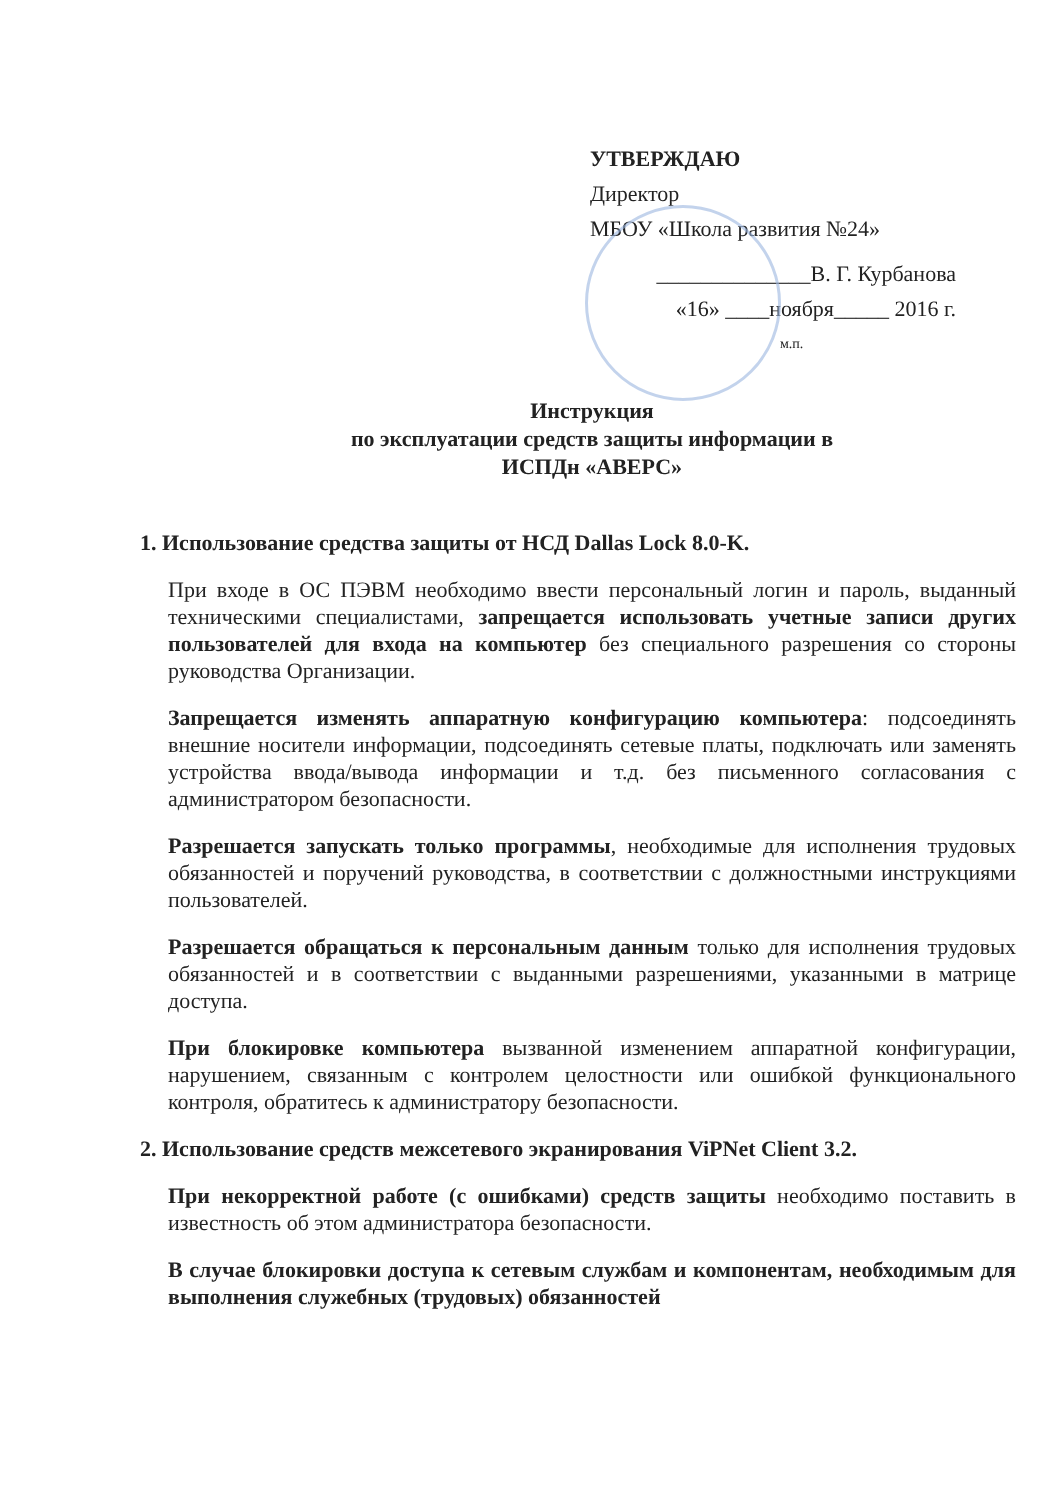УТВЕРЖДАЮ
Директор
МБОУ «Школа развития №24»
______________В. Г. Курбанова
«16» ____ноября_____ 2016 г.
м.п.
Инструкция
по эксплуатации средств защиты информации в
ИСПДн «АВЕРС»
1. Использование средства защиты от НСД Dallas Lock 8.0-K.
При входе в ОС ПЭВМ необходимо ввести персональный логин и пароль, выданный техническими специалистами, запрещается использовать учетные записи других пользователей для входа на компьютер без специального разрешения со стороны руководства Организации.
Запрещается изменять аппаратную конфигурацию компьютера: подсоединять внешние носители информации, подсоединять сетевые платы, подключать или заменять устройства ввода/вывода информации и т.д. без письменного согласования с администратором безопасности.
Разрешается запускать только программы, необходимые для исполнения трудовых обязанностей и поручений руководства, в соответствии с должностными инструкциями пользователей.
Разрешается обращаться к персональным данным только для исполнения трудовых обязанностей и в соответствии с выданными разрешениями, указанными в матрице доступа.
При блокировке компьютера вызванной изменением аппаратной конфигурации, нарушением, связанным с контролем целостности или ошибкой функционального контроля, обратитесь к администратору безопасности.
2. Использование средств межсетевого экранирования ViPNet Client 3.2.
При некорректной работе (с ошибками) средств защиты необходимо поставить в известность об этом администратора безопасности.
В случае блокировки доступа к сетевым службам и компонентам, необходимым для выполнения служебных (трудовых) обязанностей